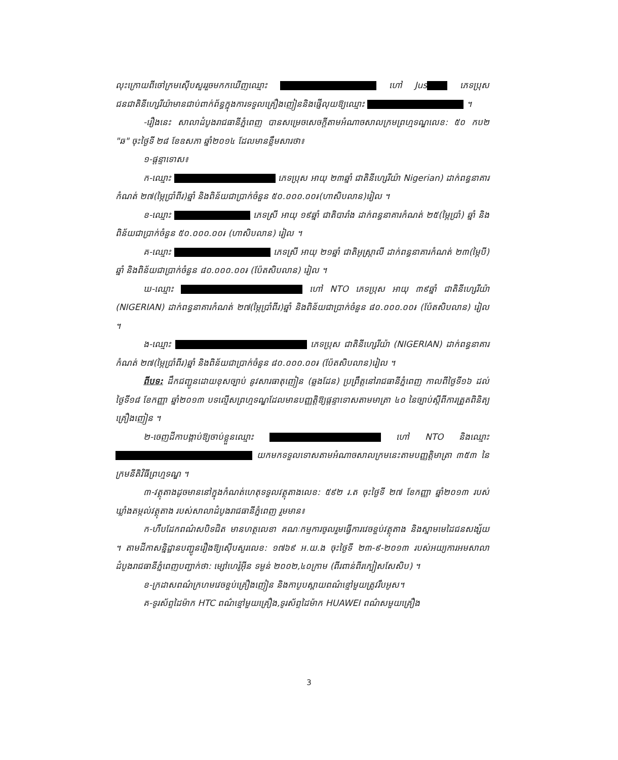លុះក្រោយពីចៅក្រមស៊ើបសួររួចមកកឃើញឈ្មោះ ហៅ Jus ភេទប្រុសជនជាតិនីហ្សេរីយ៉ាមានជាប់ពាក់ព័ន្ធក្នុងការទទួលគ្រឿងញៀននិងផ្ញើលុយឱ្យឈ្មោះ ។
-រឿងនេះ សាលាដំបូងរាជធានីភ្នំពេញ បានសម្រេចសេចក្តីតាមអំណាចសាលក្រមព្រហ្មទណ្ឌលេខ: ៥០ កប២ "ឆ" ចុះថ្ងៃទី ២៨ ខែឧសភា ឆ្នាំ២០១៤ ដែលមានខ្លឹមសារថា៖
១-ផ្តន្ទាទោស៖
ក-ឈ្មោះ ភេទប្រុស អាយុ ២៣ឆ្នាំ ជាតិនីហ្សេរីយ៉ា Nigerian) ដាក់ពន្ធនាគារកំណត់ ២៧(ម្ភៃប្រាំពីរ)ឆ្នាំ និងពិន័យជាប្រាក់ចំនួន ៥០.០០០.០០៛(ហាសិបលាន)រៀល ។
ខ-ឈ្មោះ ភេទស្រី អាយុ ១៩ឆ្នាំ ជាតិបារាំង ដាក់ពន្ធនាគារកំណត់ ២៥(ម្ភៃប្រាំ) ឆ្នាំ និងពិន័យជាប្រាក់ចំនួន ៥០.០០០.០០៛ (ហាសិបលាន) រៀល ។
គ-ឈ្មោះ ភេទស្រី អាយុ ២១ឆ្នាំ ជាតិអូស្ត្រាលី ដាក់ពន្ធនាគារកំណត់ ២៣(ម្ភៃបី) ឆ្នាំ និងពិន័យជាប្រាក់ចំនួន ៨០.០០០.០០៛ (ប៉ែតសិបលាន) រៀល ។
ឃ-ឈ្មោះ ហៅ NTO ភេទប្រុស អាយុ ៣៩ឆ្នាំ ជាតិនីហ្សេរីយ៉ា (NIGERIAN) ដាក់ពន្ធនាគារកំណត់ ២៧(ម្ភៃប្រាំពីរ)ឆ្នាំ និងពិន័យជាប្រាក់ចំនួន ៨០.០០០.០០៛ (ប៉ែតសិបលាន) រៀល ។
ង-ឈ្មោះ ភេទប្រុស ជាតិនីហ្សេរីយ៉ា (NIGERIAN) ដាក់ពន្ធនាគារកំណត់ ២៧(ម្ភៃប្រាំពីរ)ឆ្នាំ និងពិន័យជាប្រាក់ចំនួន ៨០.០០០.០០៛ (ប៉ែតសិបលាន)រៀល ។
ពីបទ: ដឹកជញ្ជូនដោយខុសច្បាប់ នូវសារធាតុញៀន (ឆ្លងដែន) ប្រព្រឹត្តនៅរាជធានីភ្នំពេញ កាលពីថ្ងៃទី១៦ ដល់ថ្ងៃទី១៨ ខែកញ្ញា ឆ្នាំ២០១៣ បទល្មើសព្រហ្មទណ្ឌដែលមានបញ្ញត្តិឱ្យផ្តន្ទាទោសតាមមាត្រា ៤០ នៃច្បាប់ស្តីពីការត្រួតពិនិត្យគ្រឿងញៀន ។
២-ចេញដីកាបង្គាប់ឱ្យចាប់ខ្លួនឈ្មោះ ហៅ NTO និងឈ្មោះ យកមកទទួលទោសតាមអំណាចសាលក្រមនេះតាមបញ្ញត្តិមាត្រា ៣៥៣ នៃក្រមនីតិវិធីព្រហ្មទណ្ឌ ។
៣-វត្ថុតាងដូចមាននៅក្នុងកំណត់ហេតុទទួលវត្ថុតាងលេខ: ៥៩២ រ.ត ចុះថ្ងៃទី ២៧ ខែកញ្ញា ឆ្នាំ២០១៣ របស់ឃ្លាំងតម្កល់វត្ថុតាង របស់សាលាដំបូងរាជធានីភ្នំពេញ រួមមាន៖
ក-ហឹបដែកពណ៌សបិទជិត មានហត្ថលេខា គណៈកម្មការចូលរួមធ្វើការវេចខ្ចប់វត្ថុតាង និងស្នាមមេដៃជនសង្ស័យ ។ តាមដីកាសន្និដ្ឋានបញ្ជូនរឿងឱ្យស៊ើបសួរលេខ: ១៧៦៩ អ.យ.ង ចុះថ្ងៃទី ២៣-៩-២០១៣ របស់អយ្យការអមសាលាដំបូងរាជធានីភ្នំពេញបញ្ជាក់ថា: ម្សៅហេរ៉ូអ៊ីន ទម្ងន់ ២០០២,៤០ក្រាម (ពីរពាន់ពីរក្បៀសសែសិប) ។
ខ-ក្រដាសពណ៌ក្រហមវេចខ្ចប់គ្រឿងញៀន និងកាបូបស្ពាយពណ៌ខ្មៅមួយត្រូវរឹបអូស។
គ-ទូរស័ព្ទដៃម៉ាក HTC ពណ៌ខ្មៅមួយគ្រឿង,ទូរស័ព្ទដៃម៉ាក HUAWEI ពណ៌សមួយគ្រឿង
3